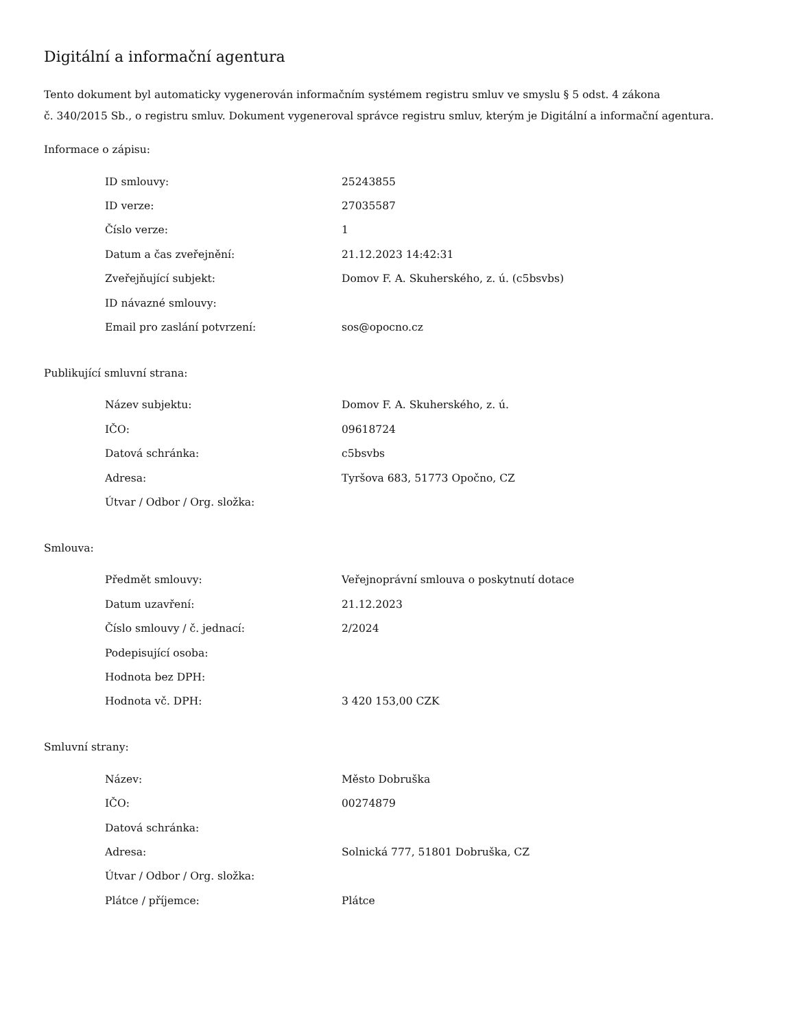Digitální a informační agentura
Tento dokument byl automaticky vygenerován informačním systémem registru smluv ve smyslu § 5 odst. 4 zákona
č. 340/2015 Sb., o registru smluv. Dokument vygeneroval správce registru smluv, kterým je Digitální a informační agentura.
Informace o zápisu:
| ID smlouvy: | 25243855 |
| ID verze: | 27035587 |
| Číslo verze: | 1 |
| Datum a čas zveřejnění: | 21.12.2023 14:42:31 |
| Zveřejňující subjekt: | Domov F. A. Skuherského, z. ú. (c5bsvbs) |
| ID návazné smlouvy: | |
| Email pro zaslání potvrzení: | sos@opocno.cz |
Publikující smluvní strana:
| Název subjektu: | Domov F. A. Skuherského, z. ú. |
| IČO: | 09618724 |
| Datová schránka: | c5bsvbs |
| Adresa: | Tyršova 683, 51773 Opočno, CZ |
| Útvar / Odbor / Org. složka: | |
Smlouva:
| Předmět smlouvy: | Veřejnoprávní smlouva o poskytnutí dotace |
| Datum uzavření: | 21.12.2023 |
| Číslo smlouvy / č. jednací: | 2/2024 |
| Podepisující osoba: | |
| Hodnota bez DPH: | |
| Hodnota vč. DPH: | 3 420 153,00 CZK |
Smluvní strany:
| Název: | Město Dobruška |
| IČO: | 00274879 |
| Datová schránka: | |
| Adresa: | Solnická 777, 51801 Dobruška, CZ |
| Útvar / Odbor / Org. složka: | |
| Plátce / příjemce: | Plátce |